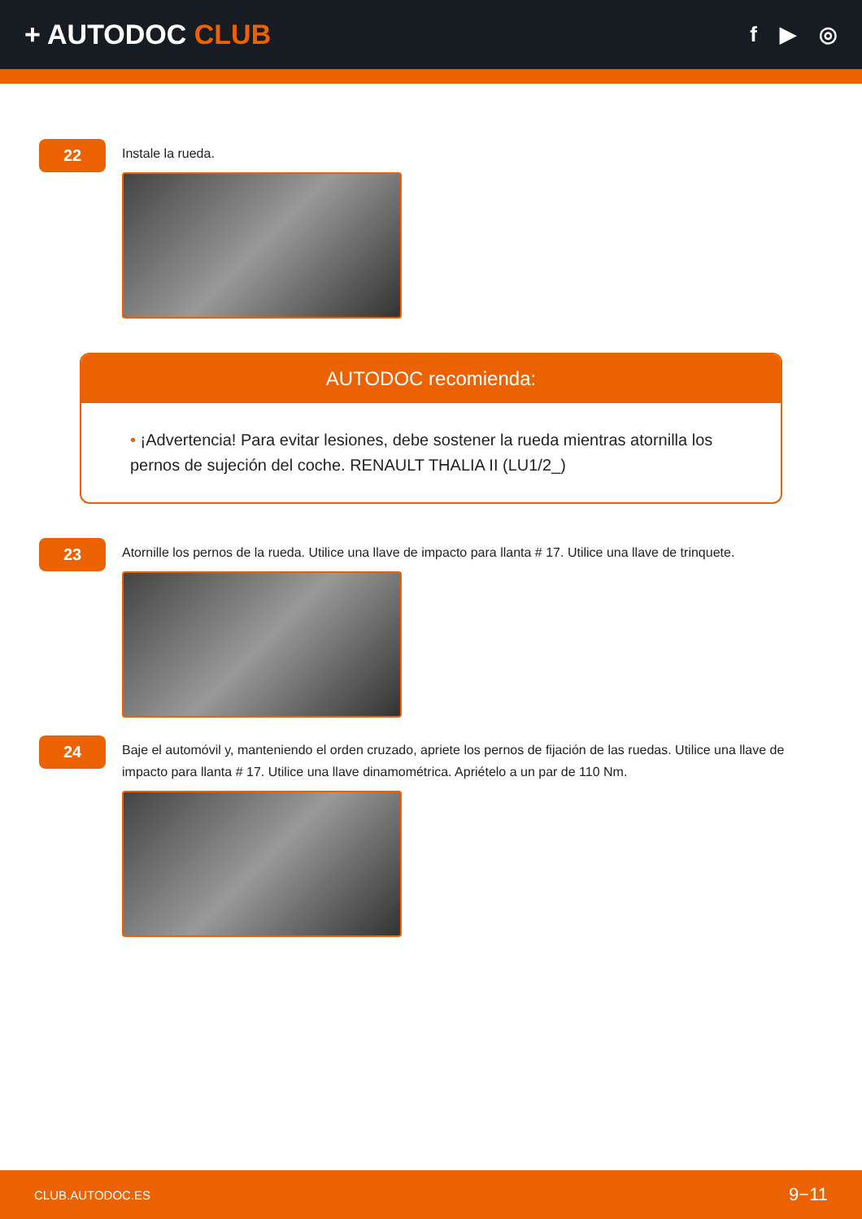+ AUTODOC CLUB
f ▶ ◎
22
Instale la rueda.
AUTODOC recomienda:
• ¡Advertencia! Para evitar lesiones, debe sostener la rueda mientras atornilla los pernos de sujeción del coche. RENAULT THALIA II (LU1/2_)
23
Atornille los pernos de la rueda. Utilice una llave de impacto para llanta # 17. Utilice una llave de trinquete.
24
Baje el automóvil y, manteniendo el orden cruzado, apriete los pernos de fijación de las ruedas. Utilice una llave de impacto para llanta # 17. Utilice una llave dinamométrica. Apriételo a un par de 110 Nm.
CLUB.AUTODOC.ES 9−11